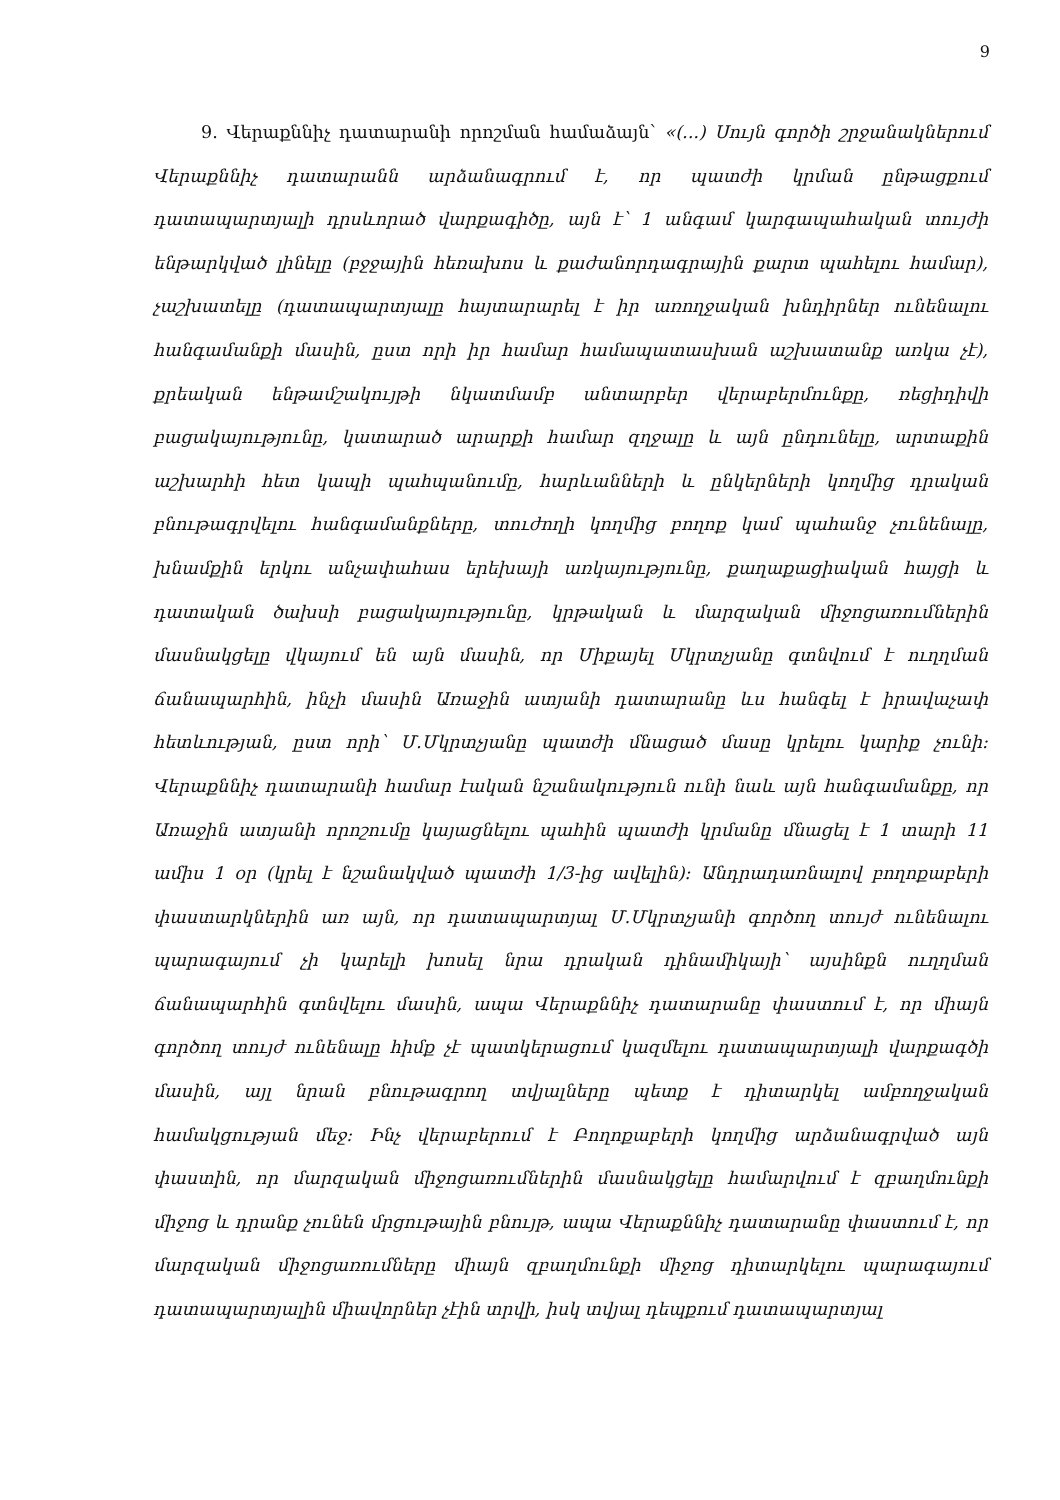9
9. Վերաքննիչ դատարանի որոշման համաձայն՝ «(...) Սույն գործի շրջանակներում Վերաքննիչ դատարանն արձանագրում է, որ պատժի կրման ընթացքում դատապարտյալի դրսևորած վարքագիծը, այն է՝ 1 անգամ կարգապահական տույժի ենթարկված լինելը (բջջային հեռախոս և քաժանորդագրային քարտ պահելու համար), չաշխատելը (դատապարտյալը հայտարարել է իր առողջական խնդիրներ ունենալու հանգամանքի մասին, ըստ որի իր համար համապատասխան աշխատանք առկա չէ), քրեական ենթամշակույթի նկատմամբ անտարբեր վերաբերմունքը, ռեցիդիվի բացակայությունը, կատարած արարքի համար զղջալը և այն ընդունելը, արտաքին աշխարհի հետ կապի պահպանումը, հարևանների և ընկերների կողմից դրական բնութագրվելու հանգամանքները, տուժողի կողմից բողոք կամ պահանջ չունենալը, խնամքին երկու անչափահաս երեխայի առկայությունը, քաղաքացիական հայցի և դատական ծախսի բացակայությունը, կրթական և մարզական միջոցառումներին մասնակցելը վկայում են այն մասին, որ Միքայել Մկրտչյանը գտնվում է ուղղման ճանապարհին, ինչի մասին Առաջին ատյանի դատարանը ևս հանգել է իրավաչափ հետևության, ըստ որի՝ Մ.Մկրտչյանը պատժի մնացած մասը կրելու կարիք չունի: Վերաքննիչ դատարանի համար էական նշանակություն ունի նաև այն հանգամանքը, որ Առաջին ատյանի որոշումը կայացնելու պահին պատժի կրմանը մնացել է 1 տարի 11 ամիս 1 օր (կրել է նշանակված պատժի 1/3-ից ավելին): Անդրադառնալով բողոքաբերի փաստարկներին առ այն, որ դատապարտյալ Մ.Մկրտչյանի գործող տույժ ունենալու պարագայում չի կարելի խոսել նրա դրական դինամիկայի՝ այսինքն ուղղման ճանապարհին գտնվելու մասին, ապա Վերաքննիչ դատարանը փաստում է, որ միայն գործող տույժ ունենալը հիմք չէ պատկերացում կազմելու դատապարտյալի վարքագծի մասին, այլ նրան բնութագրող տվյալները պետք է դիտարկել ամբողջական համակցության մեջ: Ինչ վերաբերում է Բողոքաբերի կողմից արձանագրված այն փաստին, որ մարզական միջոցառումներին մասնակցելը համարվում է զբաղմունքի միջոց և դրանք չունեն մրցութային բնույթ, ապա Վերաքննիչ դատարանը փաստում է, որ մարզական միջոցառումները միայն զբաղմունքի միջոց դիտարկելու պարագայում դատապարտյալին միավորներ չէին տրվի, իսկ տվյալ դեպքում դատապարտյալ